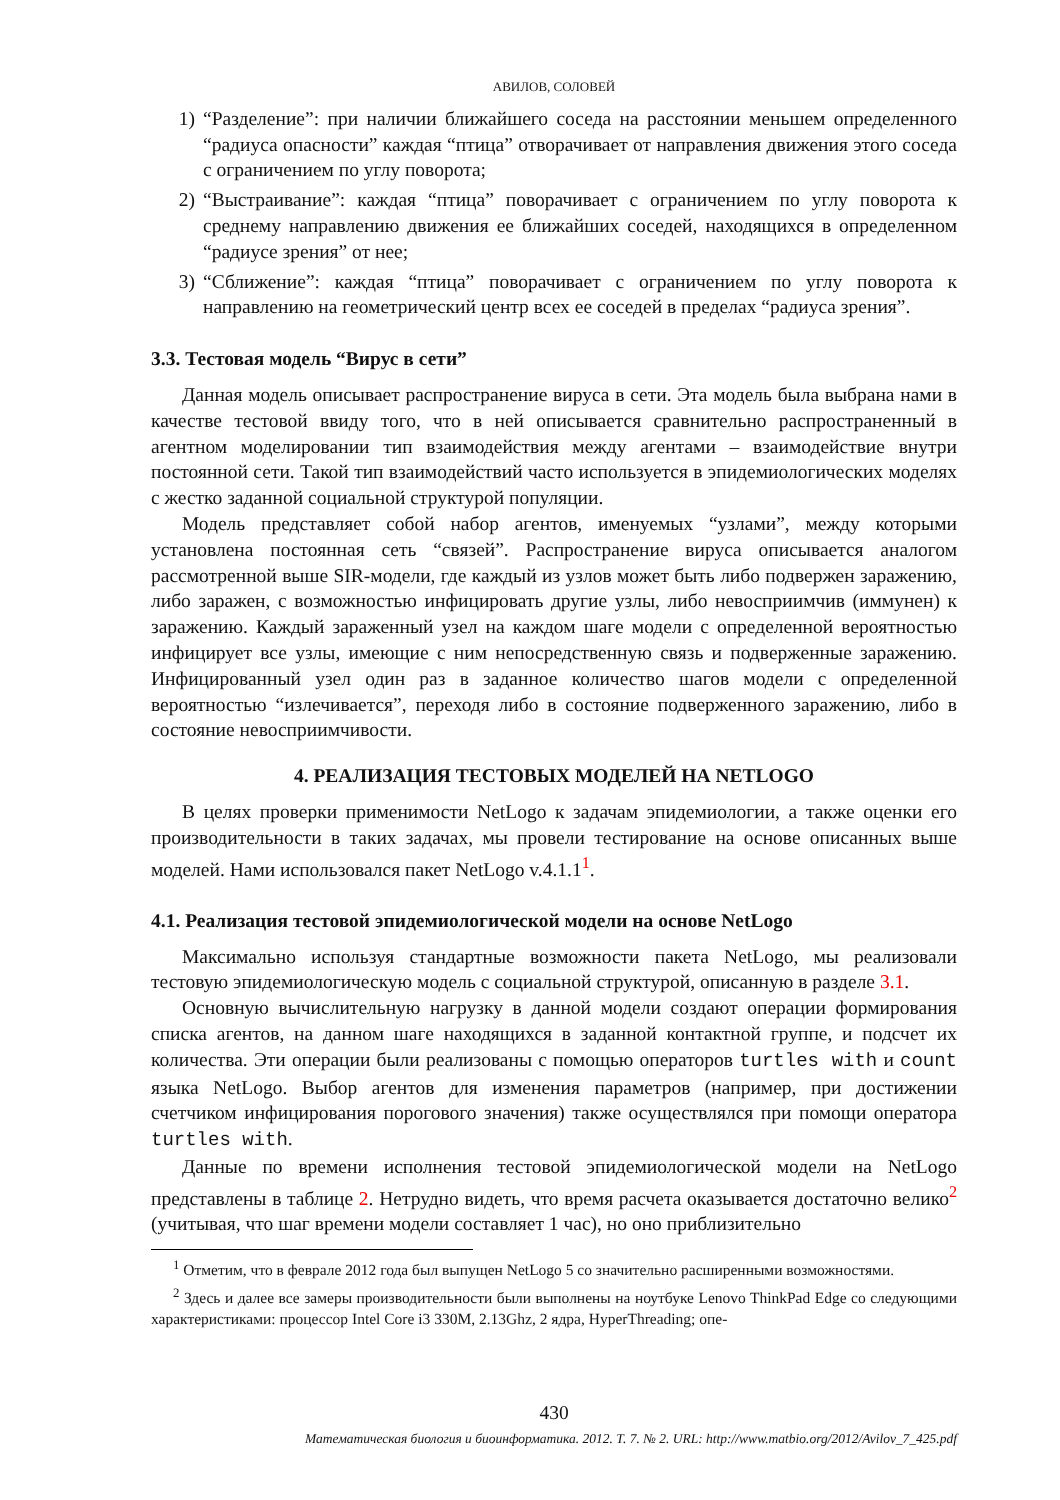АВИЛОВ, СОЛОВЕЙ
1) “Разделение”: при наличии ближайшего соседа на расстоянии меньшем определенного “радиуса опасности” каждая “птица” отворачивает от направления движения этого соседа с ограничением по углу поворота;
2) “Выстраивание”: каждая “птица” поворачивает с ограничением по углу поворота к среднему направлению движения ее ближайших соседей, находящихся в определенном “радиусе зрения” от нее;
3) “Сближение”: каждая “птица” поворачивает с ограничением по углу поворота к направлению на геометрический центр всех ее соседей в пределах “радиуса зрения”.
3.3. Тестовая модель “Вирус в сети”
Данная модель описывает распространение вируса в сети. Эта модель была выбрана нами в качестве тестовой ввиду того, что в ней описывается сравнительно распространенный в агентном моделировании тип взаимодействия между агентами – взаимодействие внутри постоянной сети. Такой тип взаимодействий часто используется в эпидемиологических моделях с жестко заданной социальной структурой популяции.
Модель представляет собой набор агентов, именуемых “узлами”, между которыми установлена постоянная сеть “связей”. Распространение вируса описывается аналогом рассмотренной выше SIR-модели, где каждый из узлов может быть либо подвержен заражению, либо заражен, с возможностью инфицировать другие узлы, либо невосприимчив (иммунен) к заражению. Каждый зараженный узел на каждом шаге модели с определенной вероятностью инфицирует все узлы, имеющие с ним непосредственную связь и подверженные заражению. Инфицированный узел один раз в заданное количество шагов модели с определенной вероятностью “излечивается”, переходя либо в состояние подверженного заражению, либо в состояние невосприимчивости.
4. РЕАЛИЗАЦИЯ ТЕСТОВЫХ МОДЕЛЕЙ НА NETLOGO
В целях проверки применимости NetLogo к задачам эпидемиологии, а также оценки его производительности в таких задачах, мы провели тестирование на основе описанных выше моделей. Нами использовался пакет NetLogo v.4.1.1<sup>1</sup>.
4.1. Реализация тестовой эпидемиологической модели на основе NetLogo
Максимально используя стандартные возможности пакета NetLogo, мы реализовали тестовую эпидемиологическую модель с социальной структурой, описанную в разделе 3.1.
Основную вычислительную нагрузку в данной модели создают операции формирования списка агентов, на данном шаге находящихся в заданной контактной группе, и подсчет их количества. Эти операции были реализованы с помощью операторов turtles with и count языка NetLogo. Выбор агентов для изменения параметров (например, при достижении счетчиком инфицирования порогового значения) также осуществлялся при помощи оператора turtles with.
Данные по времени исполнения тестовой эпидемиологической модели на NetLogo представлены в таблице 2. Нетрудно видеть, что время расчета оказывается достаточно велико<sup>2</sup> (учитывая, что шаг времени модели составляет 1 час), но оно приблизительно
<sup>1</sup> Отметим, что в феврале 2012 года был выпущен NetLogo 5 со значительно расширенными возможностями.
<sup>2</sup> Здесь и далее все замеры производительности были выполнены на ноутбуке Lenovo ThinkPad Edge со следующими характеристиками: процессор Intel Core i3 330M, 2.13Ghz, 2 ядра, HyperThreading; опе-
430
Математическая биология и биоинформатика. 2012. Т. 7. № 2. URL: http://www.matbio.org/2012/Avilov_7_425.pdf